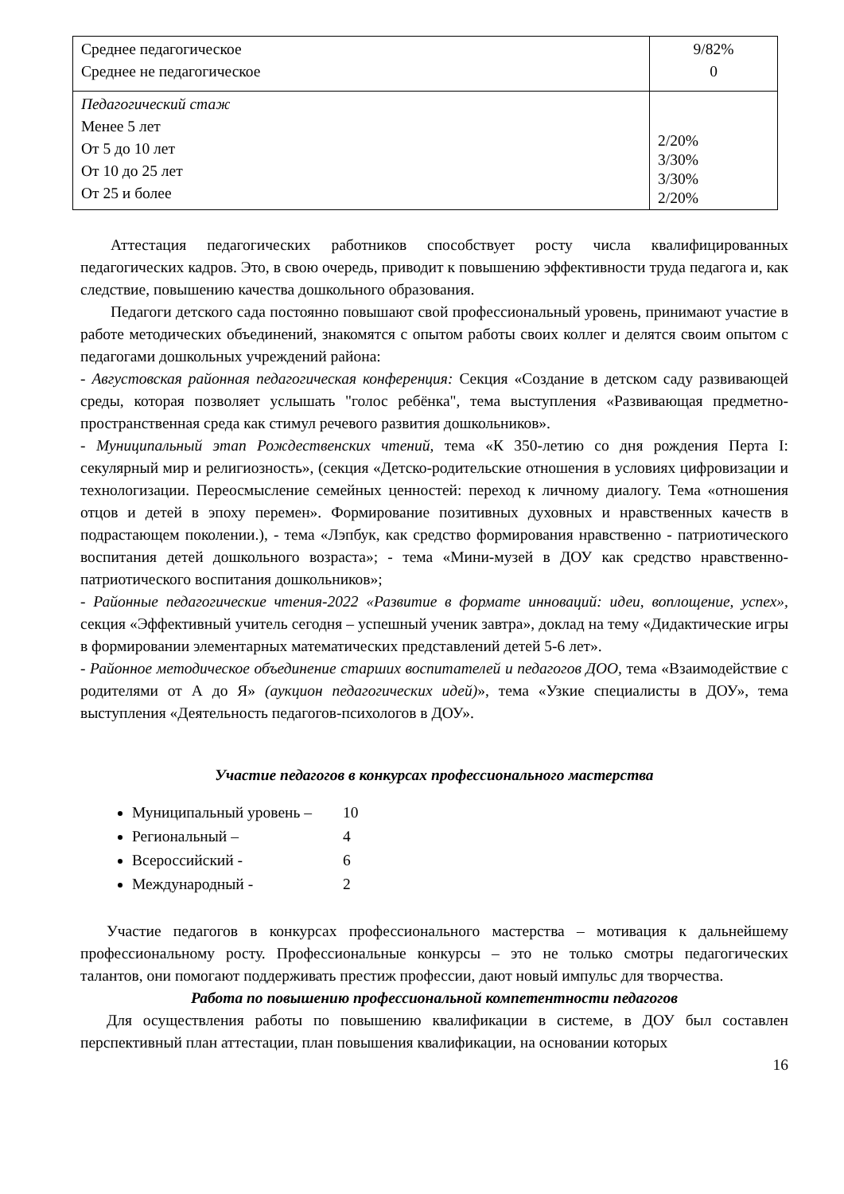| Среднее педагогическое Среднее не педагогическое | 9/82% 0 |
| Педагогический стаж Менее 5 лет От 5 до 10 лет От 10 до 25 лет От 25 и более | 2/20% 3/30% 3/30% 2/20% |
Аттестация педагогических работников способствует росту числа квалифицированных педагогических кадров. Это, в свою очередь, приводит к повышению эффективности труда педагога и, как следствие, повышению качества дошкольного образования.
Педагоги детского сада постоянно повышают свой профессиональный уровень, принимают участие в работе методических объединений, знакомятся с опытом работы своих коллег и делятся своим опытом с педагогами дошкольных учреждений района:
- Августовская районная педагогическая конференция: Секция «Создание в детском саду развивающей среды, которая позволяет услышать "голос ребёнка", тема выступления «Развивающая предметно-пространственная среда как стимул речевого развития дошкольников».
- Муниципальный этап Рождественских чтений, тема «К 350-летию со дня рождения Перта I: секулярный мир и религиозность», (секция «Детско-родительские отношения в условиях цифровизации и технологизации. Переосмысление семейных ценностей: переход к личному диалогу. Тема «отношения отцов и детей в эпоху перемен». Формирование позитивных духовных и нравственных качеств в подрастающем поколении.), - тема «Лэпбук, как средство формирования нравственно - патриотического воспитания детей дошкольного возраста»; - тема «Мини-музей в ДОУ как средство нравственно-патриотического воспитания дошкольников»;
- Районные педагогические чтения-2022 «Развитие в формате инноваций: идеи, воплощение, успех», секция «Эффективный учитель сегодня – успешный ученик завтра», доклад на тему «Дидактические игры в формировании элементарных математических представлений детей 5-6 лет».
- Районное методическое объединение старших воспитателей и педагогов ДОО, тема «Взаимодействие с родителями от А до Я» (аукцион педагогических идей)», тема «Узкие специалисты в ДОУ», тема выступления «Деятельность педагогов-психологов в ДОУ».
Участие педагогов в конкурсах профессионального мастерства
Муниципальный уровень – 10
Региональный – 4
Всероссийский - 6
Международный - 2
Участие педагогов в конкурсах профессионального мастерства – мотивация к дальнейшему профессиональному росту. Профессиональные конкурсы – это не только смотры педагогических талантов, они помогают поддерживать престиж профессии, дают новый импульс для творчества.
Работа по повышению профессиональной компетентности педагогов
Для осуществления работы по повышению квалификации в системе, в ДОУ был составлен перспективный план аттестации, план повышения квалификации, на основании которых
16